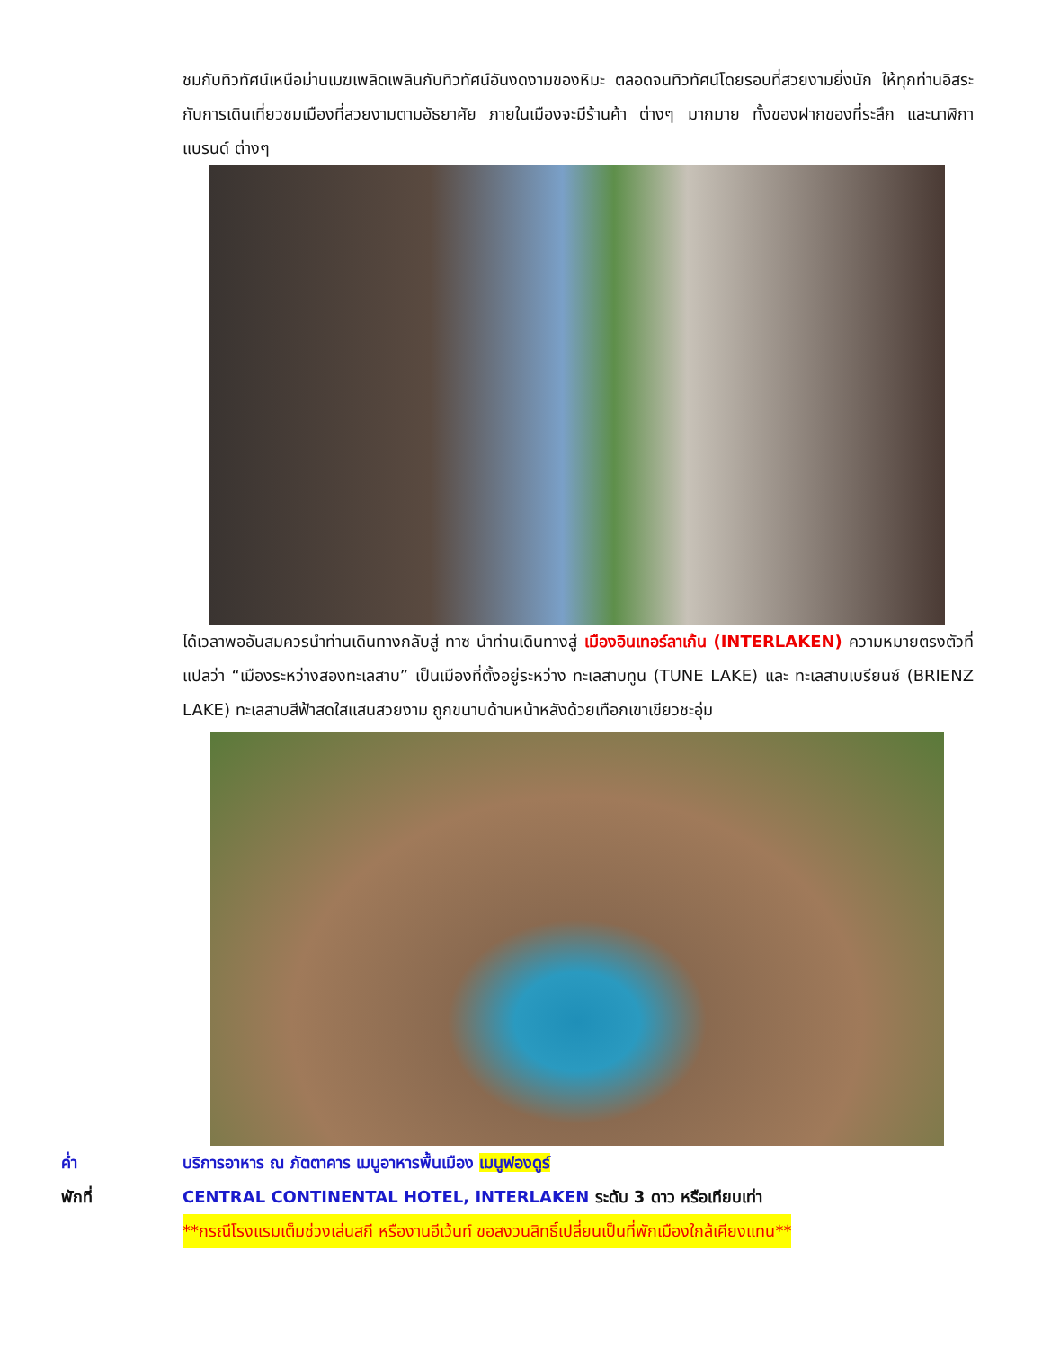ชมกับทิวทัศน์เหนือม่านเมฆเพลิดเพลินกับทิวทัศน์อันงดงามของหิมะ ตลอดจนทิวทัศน์โดยรอบที่สวยงามยิ่งนัก ให้ทุกท่านอิสระกับการเดินเที่ยวชมเมืองที่สวยงามตามอัธยาศัย ภายในเมืองจะมีร้านค้า ต่างๆ มากมาย ทั้งของฝากของที่ระลึก และนาฬิกาแบรนด์ ต่างๆ
ได้เวลาพออันสมควรนำท่านเดินทางกลับสู่ ทาซ นำท่านเดินทางสู่ เมืองอินเทอร์ลาเก้น (INTERLAKEN) ความหมายตรงตัวที่แปลว่า “เมืองระหว่างสองทะเลสาบ” เป็นเมืองที่ตั้งอยู่ระหว่าง ทะเลสาบทูน (TUNE LAKE) และ ทะเลสาบเบรียนซ์ (BRIENZ LAKE) ทะเลสาบสีฟ้าสดใสแสนสวยงาม ถูกขนาบด้านหน้าหลังด้วยเทือกเขาเขียวชะอุ่ม
ค่ำ บริการอาหาร ณ ภัตตาคาร เมนูอาหารพื้นเมือง เมนูฟองดูร์
พักที่ CENTRAL CONTINENTAL HOTEL, INTERLAKEN ระดับ 3 ดาว หรือเทียบเท่า
**กรณีโรงแรมเต็มช่วงเล่นสกี หรืองานอีเว้นท์ ขอสงวนสิทธิ์เปลี่ยนเป็นที่พักเมืองใกล้เคียงแทน**